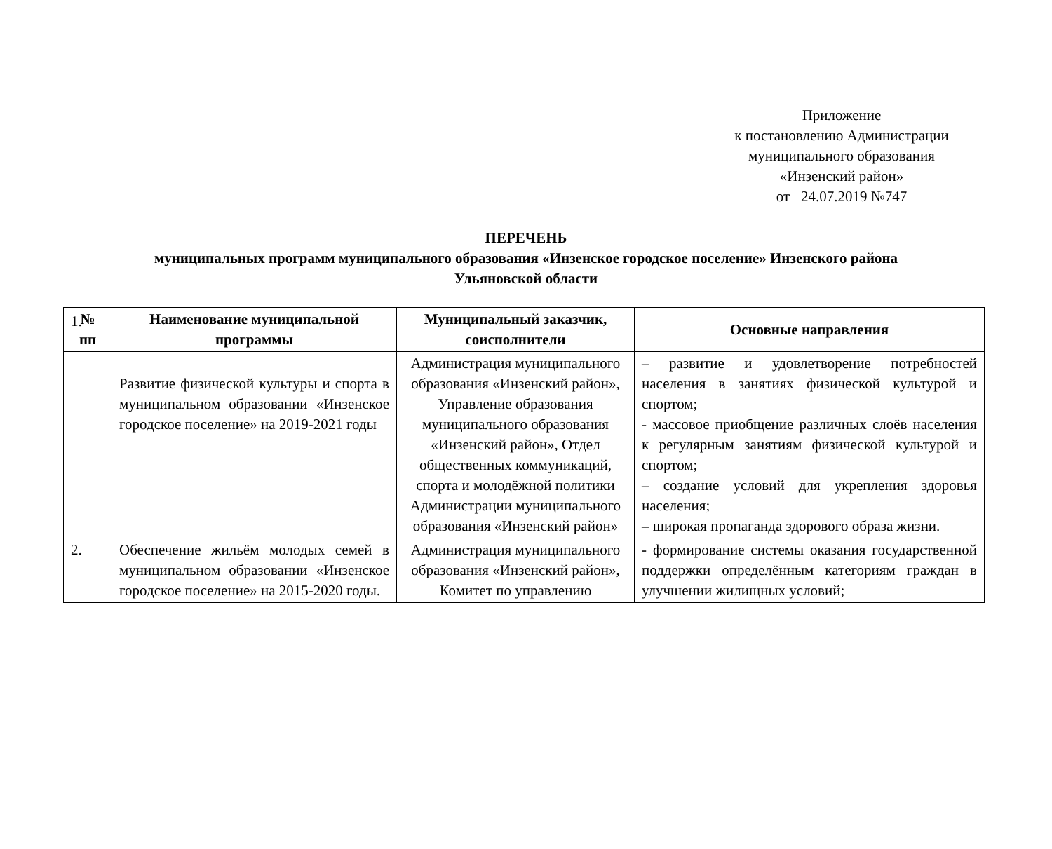Приложение
к постановлению Администрации
муниципального образования
«Инзенский район»
от 24.07.2019 №747
ПЕРЕЧЕНЬ
муниципальных программ муниципального образования «Инзенское городское поселение» Инзенского района
Ульяновской области
| № пп | Наименование муниципальной программы | Муниципальный заказчик, соисполнители | Основные направления |
| --- | --- | --- | --- |
| 1. | Развитие физической культуры и спорта в муниципальном образовании «Инзенское городское поселение» на 2019-2021 годы | Администрация муниципального образования «Инзенский район», Управление образования муниципального образования «Инзенский район», Отдел общественных коммуникаций, спорта и молодёжной политики Администрации муниципального образования «Инзенский район» | – развитие и удовлетворение потребностей населения в занятиях физической культурой и спортом; - массовое приобщение различных слоёв населения к регулярным занятиям физической культурой и спортом; – создание условий для укрепления здоровья населения; – широкая пропаганда здорового образа жизни. |
| 2. | Обеспечение жильём молодых семей в муниципальном образовании «Инзенское городское поселение» на 2015-2020 годы. | Администрация муниципального образования «Инзенский район», Комитет по управлению | - формирование системы оказания государственной поддержки определённым категориям граждан в улучшении жилищных условий; |